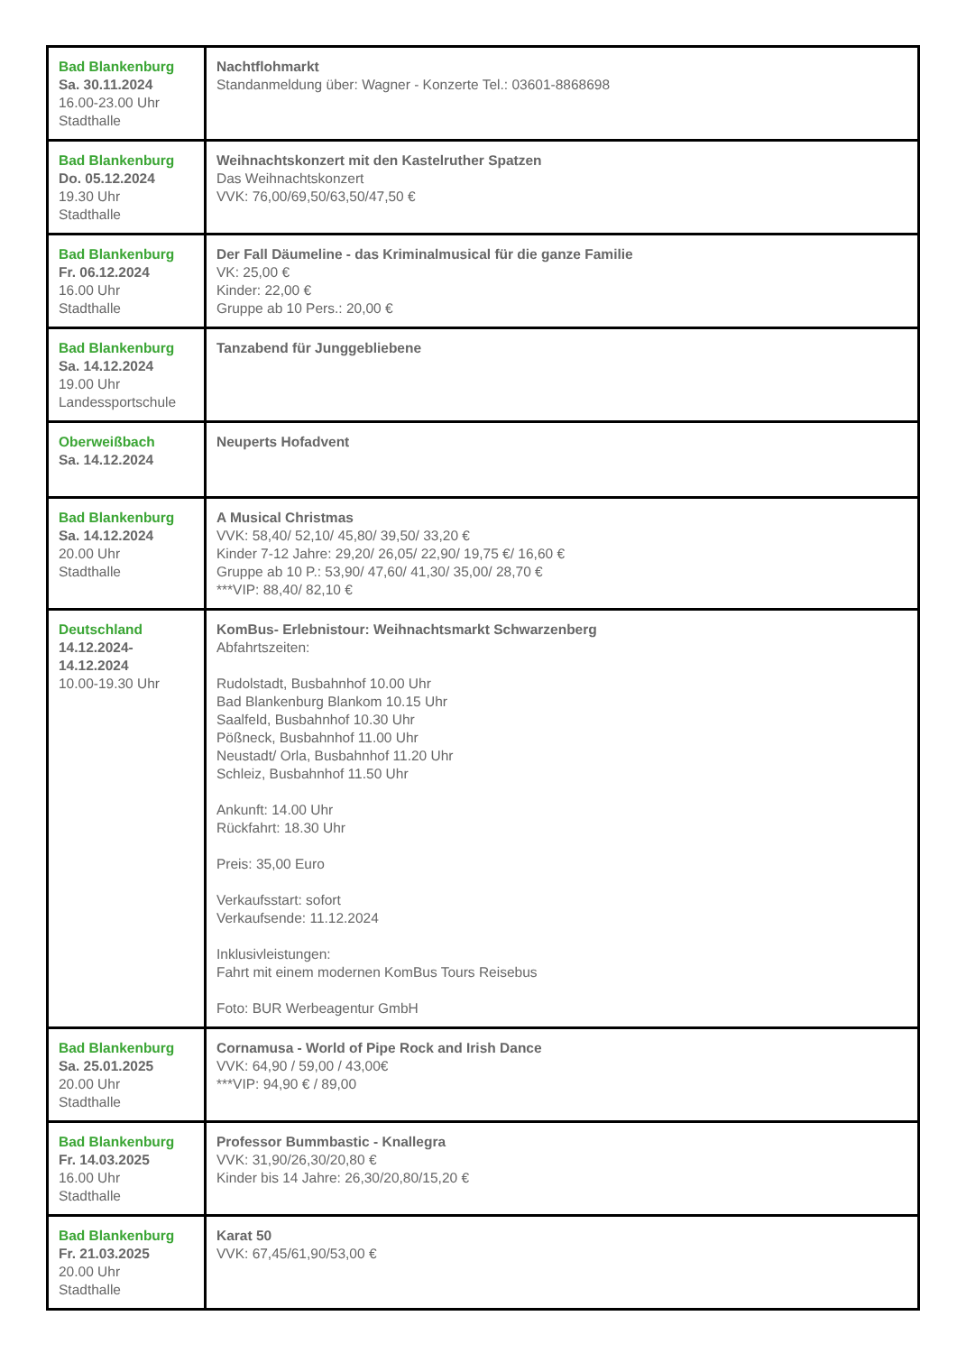| Bad Blankenburg Sa. 30.11.2024 16.00-23.00 Uhr Stadthalle | Nachtflohmarkt Standanmeldung über: Wagner - Konzerte Tel.: 03601-8868698 |
| Bad Blankenburg Do. 05.12.2024 19.30 Uhr Stadthalle | Weihnachtskonzert mit den Kastelruther Spatzen Das Weihnachtskonzert VVK: 76,00/69,50/63,50/47,50 € |
| Bad Blankenburg Fr. 06.12.2024 16.00 Uhr Stadthalle | Der Fall Däumeline - das Kriminalmusical für die ganze Familie VK: 25,00 € Kinder: 22,00 € Gruppe ab 10 Pers.: 20,00 € |
| Bad Blankenburg Sa. 14.12.2024 19.00 Uhr Landessportschule | Tanzabend für Junggebliebene |
| Oberweißbach Sa. 14.12.2024 | Neuperts Hofadvent |
| Bad Blankenburg Sa. 14.12.2024 20.00 Uhr Stadthalle | A Musical Christmas VVK: 58,40/ 52,10/ 45,80/ 39,50/ 33,20 € Kinder 7-12 Jahre: 29,20/ 26,05/ 22,90/ 19,75 €/ 16,60 € Gruppe ab 10 P.: 53,90/ 47,60/ 41,30/ 35,00/ 28,70 € ***VIP: 88,40/ 82,10 € |
| Deutschland 14.12.2024- 14.12.2024 10.00-19.30 Uhr | KomBus- Erlebnistour: Weihnachtsmarkt Schwarzenberg Abfahrtszeiten: Rudolstadt, Busbahnhof 10.00 Uhr Bad Blankenburg Blankom 10.15 Uhr Saalfeld, Busbahnhof 10.30 Uhr Pößneck, Busbahnhof 11.00 Uhr Neustadt/ Orla, Busbahnhof 11.20 Uhr Schleiz, Busbahnhof 11.50 Uhr Ankunft: 14.00 Uhr Rückfahrt: 18.30 Uhr Preis: 35,00 Euro Verkaufsstart: sofort Verkaufsende: 11.12.2024 Inklusivleistungen: Fahrt mit einem modernen KomBus Tours Reisebus Foto: BUR Werbeagentur GmbH |
| Bad Blankenburg Sa. 25.01.2025 20.00 Uhr Stadthalle | Cornamusa - World of Pipe Rock and Irish Dance VVK: 64,90 / 59,00 / 43,00€ ***VIP: 94,90 € / 89,00 |
| Bad Blankenburg Fr. 14.03.2025 16.00 Uhr Stadthalle | Professor Bummbastic - Knallegra VVK: 31,90/26,30/20,80 € Kinder bis 14 Jahre: 26,30/20,80/15,20 € |
| Bad Blankenburg Fr. 21.03.2025 20.00 Uhr Stadthalle | Karat 50 VVK: 67,45/61,90/53,00 € |